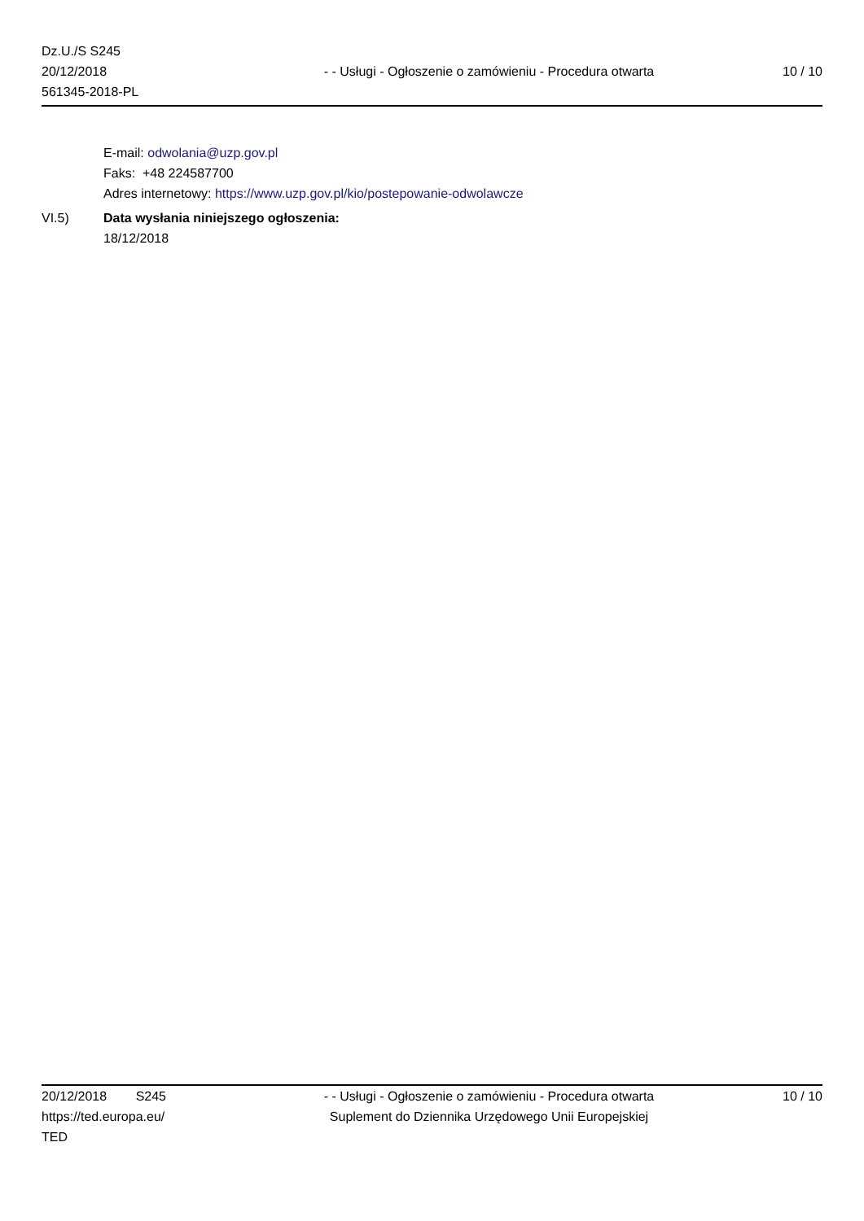Dz.U./S S245
20/12/2018
561345-2018-PL
- - Usługi - Ogłoszenie o zamówieniu - Procedura otwarta
10 / 10
E-mail: odwolania@uzp.gov.pl
Faks: +48 224587700
Adres internetowy: https://www.uzp.gov.pl/kio/postepowanie-odwolawcze
VI.5) Data wysłania niniejszego ogłoszenia:
18/12/2018
20/12/2018 S245
https://ted.europa.eu/
TED
- - Usługi - Ogłoszenie o zamówieniu - Procedura otwarta
Suplement do Dziennika Urzędowego Unii Europejskiej
10 / 10